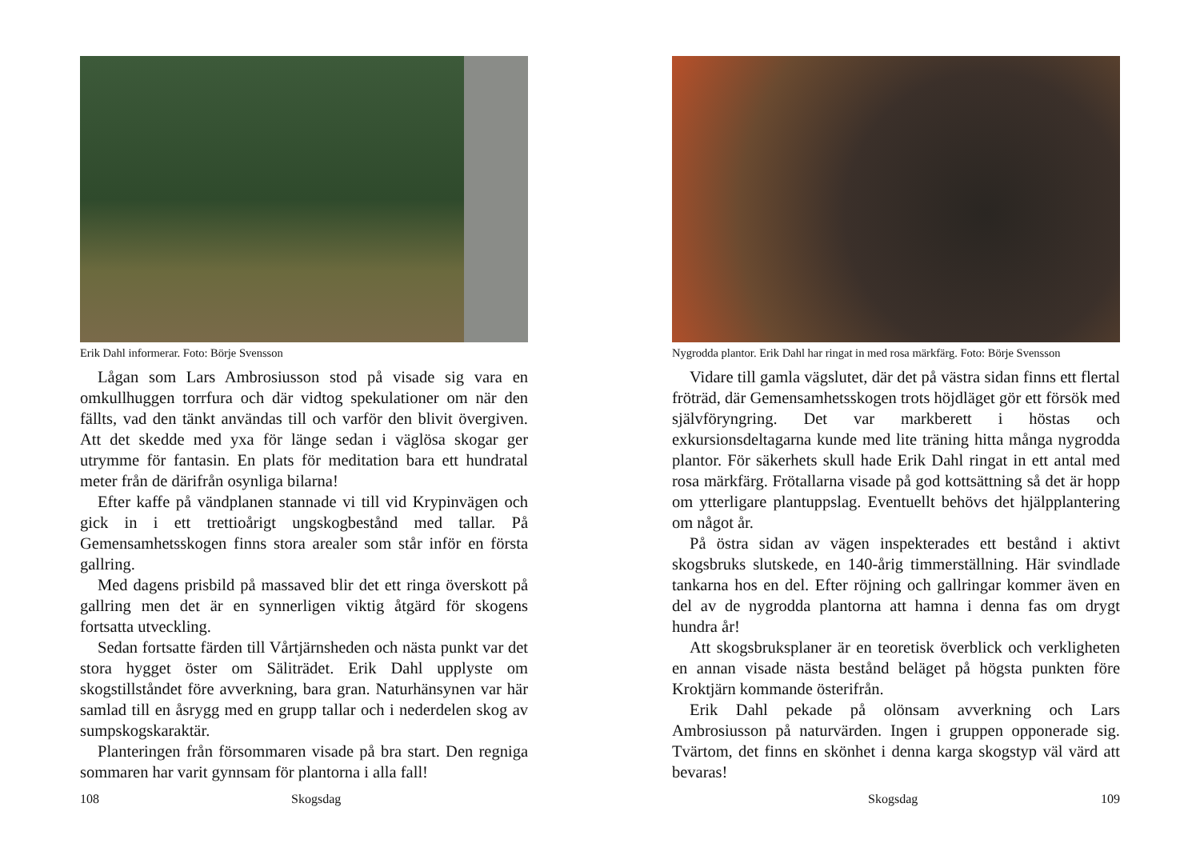Erik Dahl informerar. Foto: Börje Svensson
Lågan som Lars Ambrosiusson stod på visade sig vara en omkullhuggen torrfura och där vidtog spekulationer om när den fällts, vad den tänkt användas till och varför den blivit övergiven. Att det skedde med yxa för länge sedan i väglösa skogar ger utrymme för fantasin. En plats för meditation bara ett hundratal meter från de därifrån osynliga bilarna!
Efter kaffe på vändplanen stannade vi till vid Krypinvägen och gick in i ett trettioårigt ungskogbestånd med tallar. På Gemensamhetsskogen finns stora arealer som står inför en första gallring.
Med dagens prisbild på massaved blir det ett ringa överskott på gallring men det är en synnerligen viktig åtgärd för skogens fortsatta utveckling.
Sedan fortsatte färden till Vårtjärnsheden och nästa punkt var det stora hygget öster om Säliträdet. Erik Dahl upplyste om skogstillståndet före avverkning, bara gran. Naturhänsynen var här samlad till en åsrygg med en grupp tallar och i nederdelen skog av sumpskogskaraktär.
Planteringen från försommaren visade på bra start. Den regniga sommaren har varit gynnsam för plantorna i alla fall!
108 Skogsdag
Nygrodda plantor. Erik Dahl har ringat in med rosa märkfärg. Foto: Börje Svensson
Vidare till gamla vägslutet, där det på västra sidan finns ett flertal fröträd, där Gemensamhetsskogen trots höjdläget gör ett försök med självföryngring. Det var markberett i höstas och exkursionsdeltagarna kunde med lite träning hitta många nygrodda plantor. För säkerhets skull hade Erik Dahl ringat in ett antal med rosa märkfärg. Frötallarna visade på god kottsättning så det är hopp om ytterligare plantuppslag. Eventuellt behövs det hjälpplantering om något år.
På östra sidan av vägen inspekterades ett bestånd i aktivt skogsbruks slutskede, en 140-årig timmerställning. Här svindlade tankarna hos en del. Efter röjning och gallringar kommer även en del av de nygrodda plantorna att hamna i denna fas om drygt hundra år!
Att skogsbruksplaner är en teoretisk överblick och verkligheten en annan visade nästa bestånd beläget på högsta punkten före Kroktjärn kommande österifrån.
Erik Dahl pekade på olönsam avverkning och Lars Ambrosiusson på naturvärden. Ingen i gruppen opponerade sig. Tvärtom, det finns en skönhet i denna karga skogstyp väl värd att bevaras!
Skogsdag 109